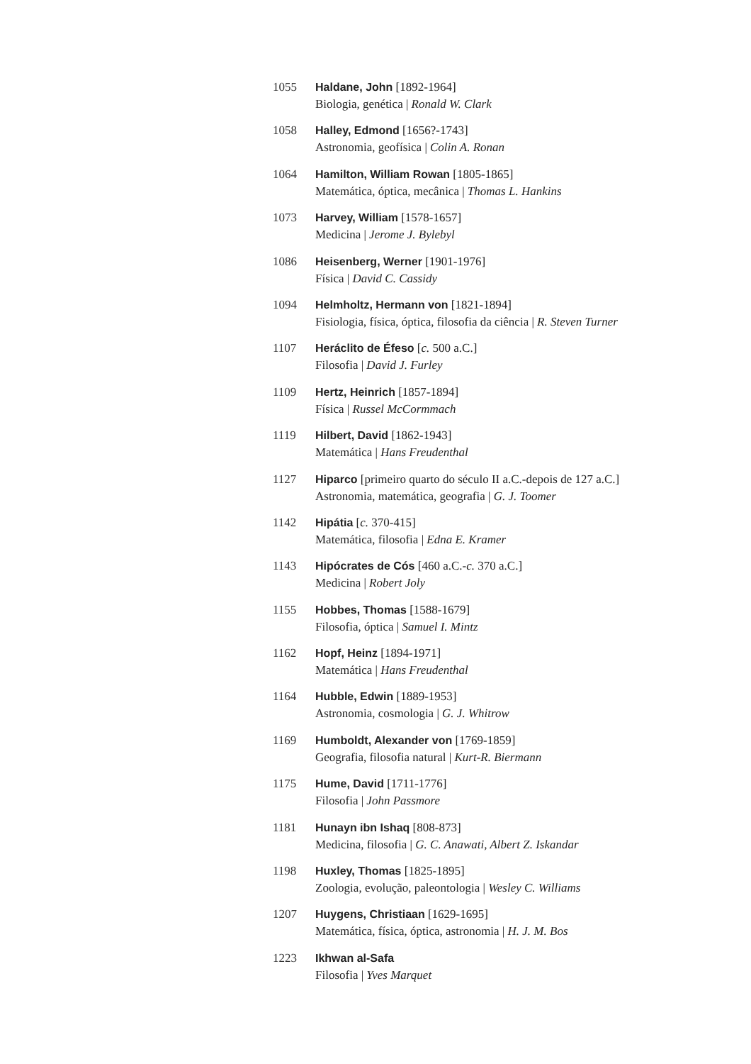1055 Haldane, John [1892-1964]
Biologia, genética | Ronald W. Clark
1058 Halley, Edmond [1656?-1743]
Astronomia, geofísica | Colin A. Ronan
1064 Hamilton, William Rowan [1805-1865]
Matemática, óptica, mecânica | Thomas L. Hankins
1073 Harvey, William [1578-1657]
Medicina | Jerome J. Bylebyl
1086 Heisenberg, Werner [1901-1976]
Física | David C. Cassidy
1094 Helmholtz, Hermann von [1821-1894]
Fisiologia, física, óptica, filosofia da ciência | R. Steven Turner
1107 Heráclito de Éfeso [c. 500 a.C.]
Filosofia | David J. Furley
1109 Hertz, Heinrich [1857-1894]
Física | Russel McCormmach
1119 Hilbert, David [1862-1943]
Matemática | Hans Freudenthal
1127 Hiparco [primeiro quarto do século II a.C.-depois de 127 a.C.]
Astronomia, matemática, geografia | G. J. Toomer
1142 Hipátia [c. 370-415]
Matemática, filosofia | Edna E. Kramer
1143 Hipócrates de Cós [460 a.C.-c. 370 a.C.]
Medicina | Robert Joly
1155 Hobbes, Thomas [1588-1679]
Filosofia, óptica | Samuel I. Mintz
1162 Hopf, Heinz [1894-1971]
Matemática | Hans Freudenthal
1164 Hubble, Edwin [1889-1953]
Astronomia, cosmologia | G. J. Whitrow
1169 Humboldt, Alexander von [1769-1859]
Geografia, filosofia natural | Kurt-R. Biermann
1175 Hume, David [1711-1776]
Filosofia | John Passmore
1181 Hunayn ibn Ishaq [808-873]
Medicina, filosofia | G. C. Anawati, Albert Z. Iskandar
1198 Huxley, Thomas [1825-1895]
Zoologia, evolução, paleontologia | Wesley C. Williams
1207 Huygens, Christiaan [1629-1695]
Matemática, física, óptica, astronomia | H. J. M. Bos
1223 Ikhwan al-Safa
Filosofia | Yves Marquet